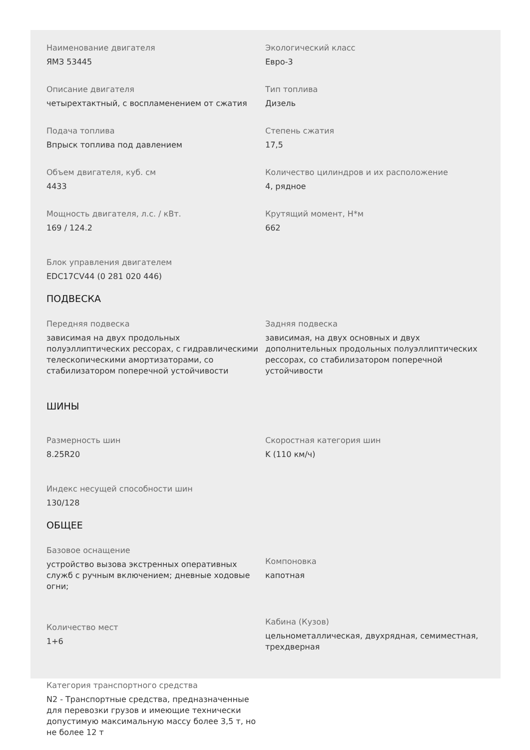Наименование двигателя
ЯМЗ 53445
Экологический класс
Евро-3
Описание двигателя
четырехтактный, с воспламенением от сжатия
Тип топлива
Дизель
Подача топлива
Впрыск топлива под давлением
Степень сжатия
17,5
Объем двигателя, куб. см
4433
Количество цилиндров и их расположение
4, рядное
Мощность двигателя, л.с. / кВт.
169 / 124.2
Крутящий момент, Н*м
662
Блок управления двигателем
EDC17CV44 (0 281 020 446)
ПОДВЕСКА
Передняя подвеска
зависимая на двух продольных полуэллиптических рессорах, с гидравлическими телескопическими амортизаторами, со стабилизатором поперечной устойчивости
Задняя подвеска
зависимая, на двух основных и двух дополнительных продольных полуэллиптических рессорах, со стабилизатором поперечной устойчивости
ШИНЫ
Размерность шин
8.25R20
Скоростная категория шин
K (110 км/ч)
Индекс несущей способности шин
130/128
ОБЩЕЕ
Базовое оснащение
устройство вызова экстренных оперативных служб с ручным включением; дневные ходовые огни;
Компоновка
капотная
Количество мест
1+6
Кабина (Кузов)
цельнометаллическая, двухрядная, семиместная, трехдверная
Категория транспортного средства
N2 - Транспортные средства, предназначенные для перевозки грузов и имеющие технически допустимую максимальную массу более 3,5 т, но не более 12 т